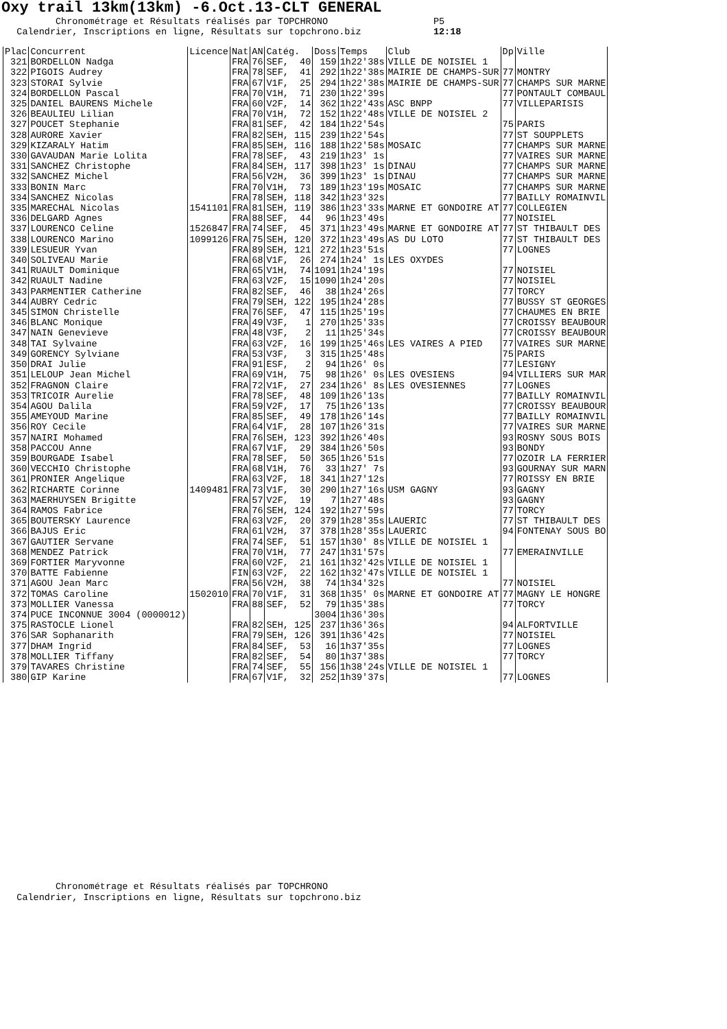Oxy trail 13km(13km) -6.Oct.13-CLT GENERAL
Chronométrage et Résultats réalisés par TOPCHRONO P5 Calendrier, Inscriptions en ligne, Résultats sur topchrono.biz 12:18
| Plac | Concurrent | Licence | Nat | AN | Catég. | Doss | Temps | Club | Dp | Ville |
| --- | --- | --- | --- | --- | --- | --- | --- | --- | --- | --- |
| 321 | BORDELLON Nadga | | FRA | 76 | SEF, 40 | 159 | 1h22'38s | VILLE DE NOISIEL 1 | | |
| 322 | PIGOIS Audrey | | FRA | 78 | SEF, 41 | 292 | 1h22'38s | MAIRIE DE CHAMPS-SUR | 77 | MONTRY |
| 323 | STORAI Sylvie | | FRA | 67 | V1F, 25 | 294 | 1h22'38s | MAIRIE DE CHAMPS-SUR | 77 | CHAMPS SUR MARNE |
| 324 | BORDELLON Pascal | | FRA | 70 | V1H, 71 | 230 | 1h22'39s | | 77 | PONTAULT COMBAUL |
| 325 | DANIEL BAURENS Michele | | FRA | 60 | V2F, 14 | 362 | 1h22'43s | ASC BNPP | 77 | VILLEPARISIS |
| 326 | BEAULIEU Lilian | | FRA | 70 | V1H, 72 | 152 | 1h22'48s | VILLE DE NOISIEL 2 | | |
| 327 | POUCET Stephanie | | FRA | 81 | SEF, 42 | 184 | 1h22'54s | | 75 | PARIS |
| 328 | AURORE Xavier | | FRA | 82 | SEH, 115 | 239 | 1h22'54s | | 77 | ST SOUPPLETS |
| 329 | KIZARALY Hatim | | FRA | 85 | SEH, 116 | 188 | 1h22'58s | MOSAIC | 77 | CHAMPS SUR MARNE |
| 330 | GAVAUDAN Marie Lolita | | FRA | 78 | SEF, 43 | 219 | 1h23' 1s | | 77 | VAIRES SUR MARNE |
| 331 | SANCHEZ Christophe | | FRA | 84 | SEH, 117 | 398 | 1h23' 1s | DINAU | 77 | CHAMPS SUR MARNE |
| 332 | SANCHEZ Michel | | FRA | 56 | V2H, 36 | 399 | 1h23' 1s | DINAU | 77 | CHAMPS SUR MARNE |
| 333 | BONIN Marc | | FRA | 70 | V1H, 73 | 189 | 1h23'19s | MOSAIC | 77 | CHAMPS SUR MARNE |
| 334 | SANCHEZ Nicolas | | FRA | 78 | SEH, 118 | 342 | 1h23'32s | | 77 | BAILLY ROMAINVIL |
| 335 | MARECHAL Nicolas | 1541101 | FRA | 81 | SEH, 119 | 386 | 1h23'33s | MARNE ET GONDOIRE AT | 77 | COLLEGIEN |
| 336 | DELGARD Agnes | | FRA | 88 | SEF, 44 | 96 | 1h23'49s | | 77 | NOISIEL |
| 337 | LOURENCO Celine | 1526847 | FRA | 74 | SEF, 45 | 371 | 1h23'49s | MARNE ET GONDOIRE AT | 77 | ST THIBAULT DES |
| 338 | LOURENCO Marino | 1099126 | FRA | 75 | SEH, 120 | 372 | 1h23'49s | AS DU LOTO | 77 | ST THIBAULT DES |
| 339 | LESUEUR Yvan | | FRA | 89 | SEH, 121 | 272 | 1h23'51s | | 77 | LOGNES |
| 340 | SOLIVEAU Marie | | FRA | 68 | V1F, 26 | 274 | 1h24' 1s | LES OXYDES | | |
| 341 | RUAULT Dominique | | FRA | 65 | V1H, 74 | 1091 | 1h24'19s | | 77 | NOISIEL |
| 342 | RUAULT Nadine | | FRA | 63 | V2F, 15 | 1090 | 1h24'20s | | 77 | NOISIEL |
| 343 | PARMENTIER Catherine | | FRA | 82 | SEF, 46 | 38 | 1h24'26s | | 77 | TORCY |
| 344 | AUBRY Cedric | | FRA | 79 | SEH, 122 | 195 | 1h24'28s | | 77 | BUSSY ST GEORGES |
| 345 | SIMON Christelle | | FRA | 76 | SEF, 47 | 115 | 1h25'19s | | 77 | CHAUMES EN BRIE |
| 346 | BLANC Monique | | FRA | 49 | V3F, 1 | 270 | 1h25'33s | | 77 | CROISSY BEAUBOUR |
| 347 | NAIN Genevieve | | FRA | 48 | V3F, 2 | 11 | 1h25'34s | | 77 | CROISSY BEAUBOUR |
| 348 | TAI Sylvaine | | FRA | 63 | V2F, 16 | 199 | 1h25'46s | LES VAIRES A PIED | 77 | VAIRES SUR MARNE |
| 349 | GORENCY Sylviane | | FRA | 53 | V3F, 3 | 315 | 1h25'48s | | 75 | PARIS |
| 350 | DRAI Julie | | FRA | 91 | ESF, 2 | 94 | 1h26' 0s | | 77 | LESIGNY |
| 351 | LELOUP Jean Michel | | FRA | 69 | V1H, 75 | 98 | 1h26' 0s | LES OVESIENS | 94 | VILLIERS SUR MAR |
| 352 | FRAGNON Claire | | FRA | 72 | V1F, 27 | 234 | 1h26' 8s | LES OVESIENNES | 77 | LOGNES |
| 353 | TRICOIR Aurelie | | FRA | 78 | SEF, 48 | 109 | 1h26'13s | | 77 | BAILLY ROMAINVIL |
| 354 | AGOU Dalila | | FRA | 59 | V2F, 17 | 75 | 1h26'13s | | 77 | CROISSY BEAUBOUR |
| 355 | AMEYOUD Marine | | FRA | 85 | SEF, 49 | 178 | 1h26'14s | | 77 | BAILLY ROMAINVIL |
| 356 | ROY Cecile | | FRA | 64 | V1F, 28 | 107 | 1h26'31s | | 77 | VAIRES SUR MARNE |
| 357 | NAIRI Mohamed | | FRA | 76 | SEH, 123 | 392 | 1h26'40s | | 93 | ROSNY SOUS BOIS |
| 358 | PACCOU Anne | | FRA | 67 | V1F, 29 | 384 | 1h26'50s | | 93 | BONDY |
| 359 | BOURGADE Isabel | | FRA | 78 | SEF, 50 | 365 | 1h26'51s | | 77 | OZOIR LA FERRIER |
| 360 | VECCHIO Christophe | | FRA | 68 | V1H, 76 | 33 | 1h27' 7s | | 93 | GOURNAY SUR MARN |
| 361 | PRONIER Angelique | | FRA | 63 | V2F, 18 | 341 | 1h27'12s | | 77 | ROISSY EN BRIE |
| 362 | RICHARTE Corinne | 1409481 | FRA | 73 | V1F, 30 | 290 | 1h27'16s | USM GAGNY | 93 | GAGNY |
| 363 | MAERHUYSEN Brigitte | | FRA | 57 | V2F, 19 | 7 | 1h27'48s | | 93 | GAGNY |
| 364 | RAMOS Fabrice | | FRA | 76 | SEH, 124 | 192 | 1h27'59s | | 77 | TORCY |
| 365 | BOUTERSKY Laurence | | FRA | 63 | V2F, 20 | 379 | 1h28'35s | LAUERIC | 77 | ST THIBAULT DES |
| 366 | BAJUS Eric | | FRA | 61 | V2H, 37 | 378 | 1h28'35s | LAUERIC | 94 | FONTENAY SOUS BO |
| 367 | GAUTIER Servane | | FRA | 74 | SEF, 51 | 157 | 1h30' 8s | VILLE DE NOISIEL 1 | | |
| 368 | MENDEZ Patrick | | FRA | 70 | V1H, 77 | 247 | 1h31'57s | | 77 | EMERAINVILLE |
| 369 | FORTIER Maryvonne | | FRA | 60 | V2F, 21 | 161 | 1h32'42s | VILLE DE NOISIEL 1 | | |
| 370 | BATTE Fabienne | | FIN | 63 | V2F, 22 | 162 | 1h32'47s | VILLE DE NOISIEL 1 | | |
| 371 | AGOU Jean Marc | | FRA | 56 | V2H, 38 | 74 | 1h34'32s | | 77 | NOISIEL |
| 372 | TOMAS Caroline | 1502010 | FRA | 70 | V1F, 31 | 368 | 1h35' 0s | MARNE ET GONDOIRE AT | 77 | MAGNY LE HONGRE |
| 373 | MOLLIER Vanessa | | FRA | 88 | SEF, 52 | 79 | 1h35'38s | | 77 | TORCY |
| 374 | PUCE INCONNUE 3004 (0000012) | | | | | 3004 | 1h36'30s | | | |
| 375 | RASTOCLE Lionel | | FRA | 82 | SEH, 125 | 237 | 1h36'36s | | 94 | ALFORTVILLE |
| 376 | SAR Sophanarith | | FRA | 79 | SEH, 126 | 391 | 1h36'42s | | 77 | NOISIEL |
| 377 | DHAM Ingrid | | FRA | 84 | SEF, 53 | 16 | 1h37'35s | | 77 | LOGNES |
| 378 | MOLLIER Tiffany | | FRA | 82 | SEF, 54 | 80 | 1h37'38s | | 77 | TORCY |
| 379 | TAVARES Christine | | FRA | 74 | SEF, 55 | 156 | 1h38'24s | VILLE DE NOISIEL 1 | | |
| 380 | GIP Karine | | FRA | 67 | V1F, 32 | 252 | 1h39'37s | | 77 | LOGNES |
Chronométrage et Résultats réalisés par TOPCHRONO Calendrier, Inscriptions en ligne, Résultats sur topchrono.biz